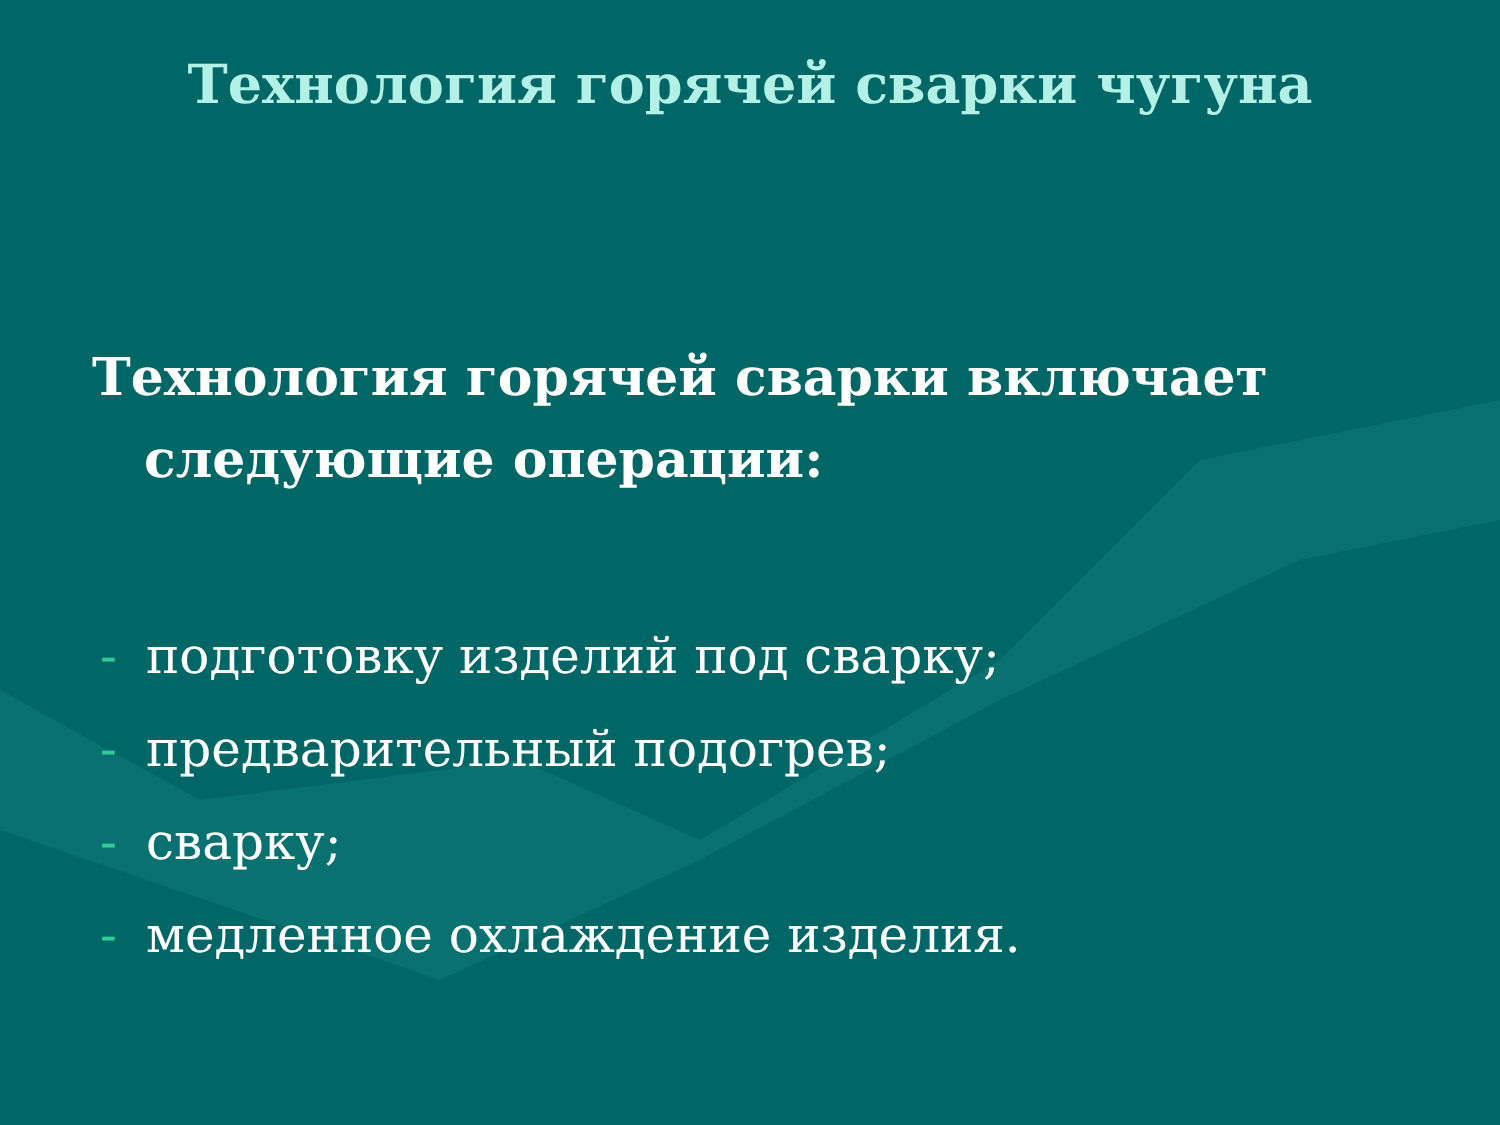Технология горячей сварки чугуна
Технология горячей сварки включает следующие операции:
- подготовку изделий под сварку;
- предварительный подогрев;
- сварку;
- медленное охлаждение изделия.